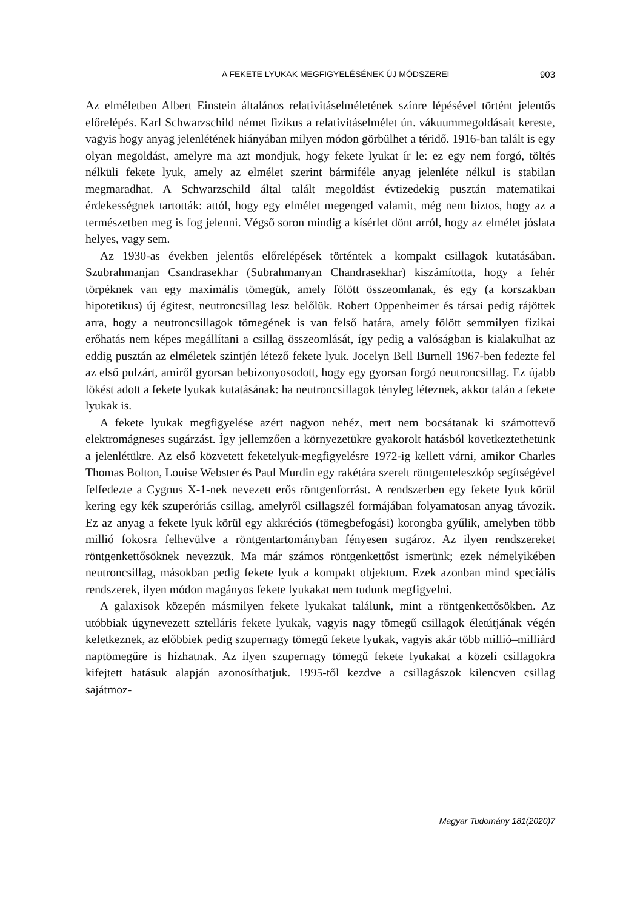A FEKETE LYUKAK MEGFIGYELÉSÉNEK ÚJ MÓDSZEREI 903
Az elméletben Albert Einstein általános relativitáselméletének színre lépésével történt jelentős előrelépés. Karl Schwarzschild német fizikus a relativitáselmélet ún. vákuummegoldásait kereste, vagyis hogy anyag jelenlétének hiányában milyen módon görbülhet a téridő. 1916-ban talált is egy olyan megoldást, amelyre ma azt mondjuk, hogy fekete lyukat ír le: ez egy nem forgó, töltés nélküli fekete lyuk, amely az elmélet szerint bármiféle anyag jelenléte nélkül is stabilan megmaradhat. A Schwarzschild által talált megoldást évtizedekig pusztán matematikai érdekességnek tartották: attól, hogy egy elmélet megenged valamit, még nem biztos, hogy az a természetben meg is fog jelenni. Végső soron mindig a kísérlet dönt arról, hogy az elmélet jóslata helyes, vagy sem.
Az 1930-as években jelentős előrelépések történtek a kompakt csillagok kutatásában. Szubrahmanjan Csandrasekhar (Subrahmanyan Chandrasekhar) kiszámította, hogy a fehér törpéknek van egy maximális tömegük, amely fölött összeomlanak, és egy (a korszakban hipotetikus) új égitest, neutroncsillag lesz belőlük. Robert Oppenheimer és társai pedig rájöttek arra, hogy a neutroncsillagok tömegének is van felső határa, amely fölött semmilyen fizikai erőhatás nem képes megállítani a csillag összeomlását, így pedig a valóságban is kialakulhat az eddig pusztán az elméletek szintjén létező fekete lyuk. Jocelyn Bell Burnell 1967-ben fedezte fel az első pulzárt, amiről gyorsan bebizonyosodott, hogy egy gyorsan forgó neutroncsillag. Ez újabb lökést adott a fekete lyukak kutatásának: ha neutroncsillagok tényleg léteznek, akkor talán a fekete lyukak is.
A fekete lyukak megfigyelése azért nagyon nehéz, mert nem bocsátanak ki számottevő elektromágneses sugárzást. Így jellemzően a környezetükre gyakorolt hatásból következtethetünk a jelenlétükre. Az első közvetett feketelyuk-megfigyelésre 1972-ig kellett várni, amikor Charles Thomas Bolton, Louise Webster és Paul Murdin egy rakétára szerelt röntgenteleszkóp segítségével felfedezte a Cygnus X-1-nek nevezett erős röntgenforrást. A rendszerben egy fekete lyuk körül kering egy kék szuperóriás csillag, amelyről csillagszél formájában folyamatosan anyag távozik. Ez az anyag a fekete lyuk körül egy akkréciós (tömegbefogási) korongba gyűlik, amelyben több millió fokosra felhevülve a röntgentartományban fényesen sugároz. Az ilyen rendszereket röntgenkettősöknek nevezzük. Ma már számos röntgenkettőst ismerünk; ezek némelyikében neutroncsillag, másokban pedig fekete lyuk a kompakt objektum. Ezek azonban mind speciális rendszerek, ilyen módon magányos fekete lyukakat nem tudunk megfigyelni.
A galaxisok közepén másmilyen fekete lyukakat találunk, mint a röntgenkettősökben. Az utóbbiak úgynevezett sztelláris fekete lyukak, vagyis nagy tömegű csillagok életútjának végén keletkeznek, az előbbiek pedig szupernagy tömegű fekete lyukak, vagyis akár több millió–milliárd naptömegűre is hízhatnak. Az ilyen szupernagy tömegű fekete lyukakat a közeli csillagokra kifejtett hatásuk alapján azonosíthatjuk. 1995-től kezdve a csillagászok kilencven csillag sajátmoz-
Magyar Tudomány 181(2020)7